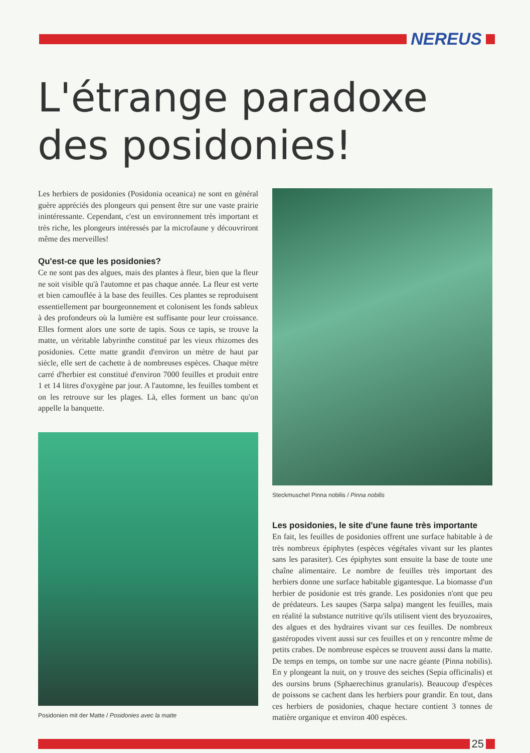NEREUS
L'étrange paradoxe
des posidonies!
Les herbiers de posidonies (Posidonia oceanica) ne sont en général guère appréciés des plongeurs qui pensent être sur une vaste prairie inintéressante. Cependant, c'est un environnement très important et très riche, les plongeurs intéressés par la microfaune y découvriront même des merveilles!
Qu'est-ce que les posidonies?
Ce ne sont pas des algues, mais des plantes à fleur, bien que la fleur ne soit visible qu'à l'automne et pas chaque année. La fleur est verte et bien camouflée à la base des feuilles. Ces plantes se reproduisent essentiellement par bourgeonnement et colonisent les fonds sableux à des profondeurs où la lumière est suffisante pour leur croissance. Elles forment alors une sorte de tapis. Sous ce tapis, se trouve la matte, un véritable labyrinthe constitué par les vieux rhizomes des posidonies. Cette matte grandit d'environ un mètre de haut par siècle, elle sert de cachette à de nombreuses espèces. Chaque mètre carré d'herbier est constitué d'environ 7000 feuilles et produit entre 1 et 14 litres d'oxygène par jour. A l'automne, les feuilles tombent et on les retrouve sur les plages. Là, elles forment un banc qu'on appelle la banquette.
Posidonien mit der Matte / Posidonies avec la matte
Steckmuschel Pinna nobilis / Pinna nobilis
Les posidonies, le site d'une faune très importante
En fait, les feuilles de posidonies offrent une surface habitable à de très nombreux épiphytes (espèces végétales vivant sur les plantes sans les parasiter). Ces épiphytes sont ensuite la base de toute une chaîne alimentaire. Le nombre de feuilles très important des herbiers donne une surface habitable gigantesque. La biomasse d'un herbier de posidonie est très grande. Les posidonies n'ont que peu de prédateurs. Les saupes (Sarpa salpa) mangent les feuilles, mais en réalité la substance nutritive qu'ils utilisent vient des bryozoaires, des algues et des hydraires vivant sur ces feuilles. De nombreux gastéropodes vivent aussi sur ces feuilles et on y rencontre même de petits crabes. De nombreuse espèces se trouvent aussi dans la matte. De temps en temps, on tombe sur une nacre géante (Pinna nobilis). En y plongeant la nuit, on y trouve des seiches (Sepia officinalis) et des oursins bruns (Sphaerechinus granularis). Beaucoup d'espèces de poissons se cachent dans les herbiers pour grandir. En tout, dans ces herbiers de posidonies, chaque hectare contient 3 tonnes de matière organique et environ 400 espèces.
25